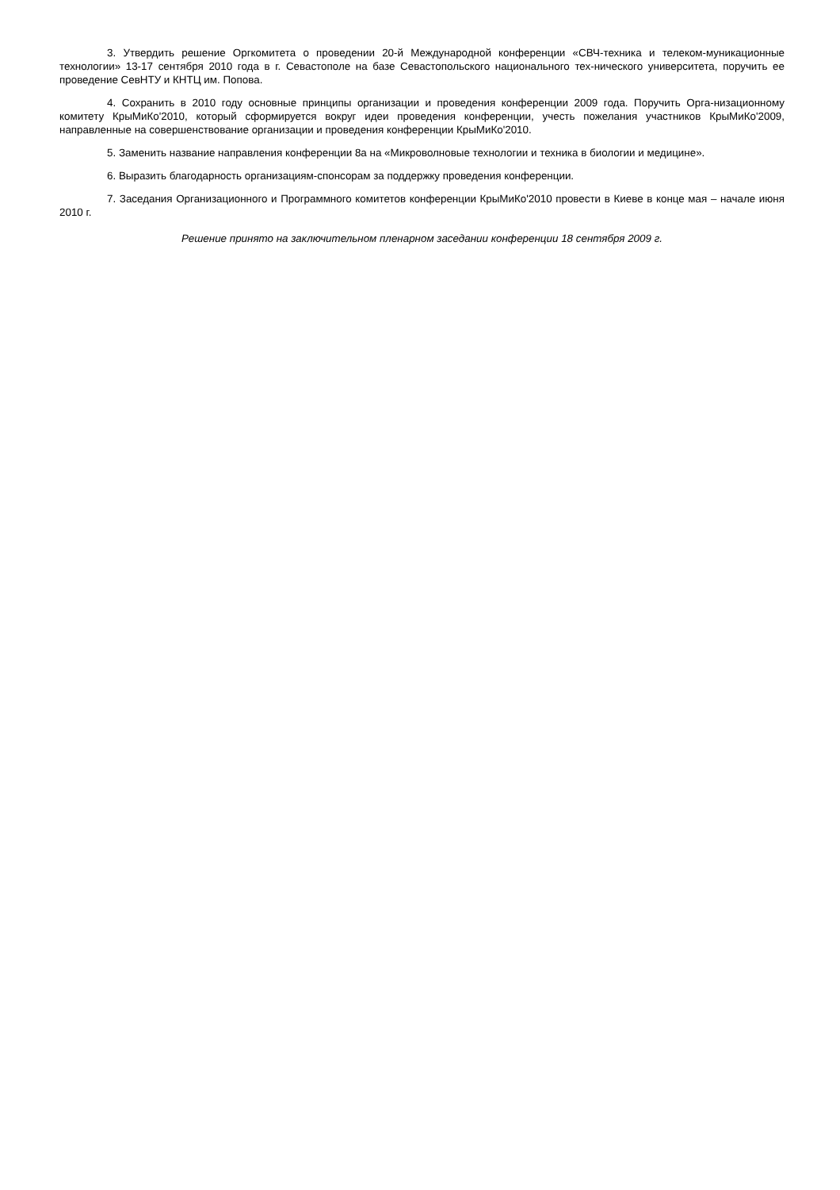3. Утвердить решение Оргкомитета о проведении 20-й Международной конференции «СВЧ-техника и телеком-муникационные технологии» 13-17 сентября 2010 года в г. Севастополе на базе Севастопольского национального тех-нического университета, поручить ее проведение СевНТУ и КНТЦ им. Попова.
4. Сохранить в 2010 году основные принципы организации и проведения конференции 2009 года. Поручить Орга-низационному комитету КрыМиКо'2010, который сформируется вокруг идеи проведения конференции, учесть пожелания участников КрыМиКо'2009, направленные на совершенствование организации и проведения конференции КрыМиКо'2010.
5. Заменить название направления конференции 8а на «Микроволновые технологии и техника в биологии и медицине».
6. Выразить благодарность организациям-спонсорам за поддержку проведения конференции.
7. Заседания Организационного и Программного комитетов конференции КрыМиКо'2010 провести в Киеве в конце мая – начале июня 2010 г.
Решение принято на заключительном пленарном заседании конференции 18 сентября 2009 г.